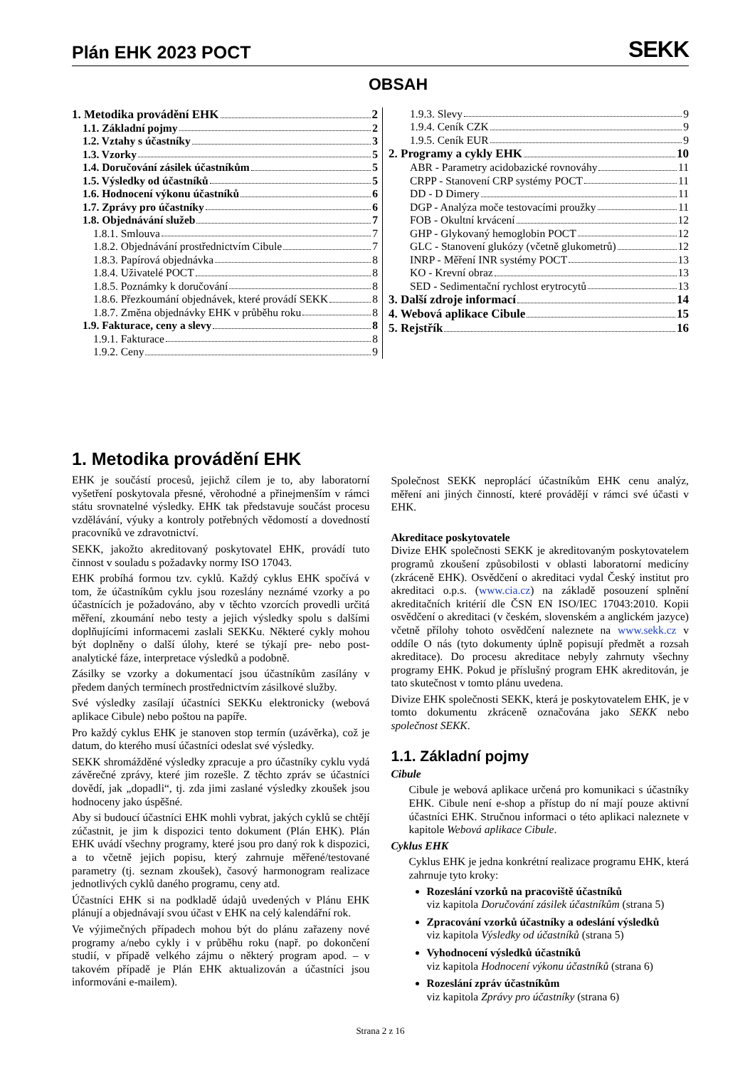Plán EHK 2023 POCT
SEKK
OBSAH
1. Metodika provádění EHK 2
1.1. Základní pojmy 2
1.2. Vztahy s účastníky 3
1.3. Vzorky 5
1.4. Doručování zásilek účastníkům 5
1.5. Výsledky od účastníků 5
1.6. Hodnocení výkonu účastníků 6
1.7. Zprávy pro účastníky 6
1.8. Objednávání služeb 7
1.8.1. Smlouva 7
1.8.2. Objednávání prostřednictvím Cibule 7
1.8.3. Papírová objednávka 8
1.8.4. Uživatelé POCT 8
1.8.5. Poznámky k doručování 8
1.8.6. Přezkoumání objednávek, které provádí SEKK 8
1.8.7. Změna objednávky EHK v průběhu roku 8
1.9. Fakturace, ceny a slevy 8
1.9.1. Fakturace 8
1.9.2. Ceny 9
1.9.3. Slevy 9
1.9.4. Ceník CZK 9
1.9.5. Ceník EUR 9
2. Programy a cykly EHK 10
ABR - Parametry acidobazické rovnováhy 11
CRPP - Stanovení CRP systémy POCT 11
DD - D Dimery 11
DGP - Analýza moče testovacími proužky 11
FOB - Okultní krvácení 12
GHP - Glykovaný hemoglobin POCT 12
GLC - Stanovení glukózy (včetně glukometrů) 12
INRP - Měření INR systémy POCT 13
KO - Krevní obraz 13
SED - Sedimentační rychlost erytrocytů 13
3. Další zdroje informací 14
4. Webová aplikace Cibule 15
5. Rejstřík 16
1. Metodika provádění EHK
EHK je součástí procesů, jejichž cílem je to, aby laboratorní vyšetření poskytovala přesné, věrohodné a přinejmenším v rámci státu srovnatelné výsledky. EHK tak představuje součást procesu vzdělávání, výuky a kontroly potřebných vědomostí a dovedností pracovníků ve zdravotnictví.
SEKK, jakožto akreditovaný poskytovatel EHK, provádí tuto činnost v souladu s požadavky normy ISO 17043.
EHK probíhá formou tzv. cyklů. Každý cyklus EHK spočívá v tom, že účastníkům cyklu jsou rozeslány neznámé vzorky a po účastnících je požadováno, aby v těchto vzorcích provedli určitá měření, zkoumání nebo testy a jejich výsledky spolu s dalšími doplňujícími informacemi zaslali SEKKu. Některé cykly mohou být doplněny o další úlohy, které se týkají pre- nebo post-analytické fáze, interpretace výsledků a podobně.
Zásilky se vzorky a dokumentací jsou účastníkům zasílány v předem daných termínech prostřednictvím zásilkové služby.
Své výsledky zasílají účastníci SEKKu elektronicky (webová aplikace Cibule) nebo poštou na papíře.
Pro každý cyklus EHK je stanoven stop termín (uzávěrka), což je datum, do kterého musí účastníci odeslat své výsledky.
SEKK shromážděné výsledky zpracuje a pro účastníky cyklu vydá závěrečné zprávy, které jim rozešle. Z těchto zpráv se účastníci dovědí, jak „dopadli“, tj. zda jimi zaslané výsledky zkoušek jsou hodnoceny jako úspěšné.
Aby si budoucí účastníci EHK mohli vybrat, jakých cyklů se chtějí zúčastnit, je jim k dispozici tento dokument (Plán EHK). Plán EHK uvádí všechny programy, které jsou pro daný rok k dispozici, a to včetně jejich popisu, který zahrnuje měřené/testované parametry (tj. seznam zkoušek), časový harmonogram realizace jednotlivých cyklů daného programu, ceny atd.
Účastníci EHK si na podkladě údajů uvedených v Plánu EHK plánují a objednávají svou účast v EHK na celý kalendářní rok.
Ve výjimečných případech mohou být do plánu zařazeny nové programy a/nebo cykly i v průběhu roku (např. po dokončení studií, v případě velkého zájmu o některý program apod. – v takovém případě je Plán EHK aktualizován a účastníci jsou informováni e-mailem).
Společnost SEKK neproplácí účastníkům EHK cenu analýz, měření ani jiných činností, které provádějí v rámci své účasti v EHK.
Akreditace poskytovatele
Divize EHK společnosti SEKK je akreditovaným poskytovatelem programů zkoušení způsobilosti v oblasti laboratorní medicíny (zkráceně EHK). Osvědčení o akreditaci vydal Český institut pro akreditaci o.p.s. (www.cia.cz) na základě posouzení splnění akreditačních kritérií dle ČSN EN ISO/IEC 17043:2010. Kopii osvědčení o akreditaci (v českém, slovenském a anglickém jazyce) včetně přílohy tohoto osvědčení naleznete na www.sekk.cz v oddíle O nás (tyto dokumenty úplně popisují předmět a rozsah akreditace). Do procesu akreditace nebyly zahrnuty všechny programy EHK. Pokud je příslušný program EHK akreditován, je tato skutečnost v tomto plánu uvedena.
Divize EHK společnosti SEKK, která je poskytovatelem EHK, je v tomto dokumentu zkráceně označována jako SEKK nebo společnost SEKK.
1.1. Základní pojmy
Cibule
Cibule je webová aplikace určená pro komunikaci s účastníky EHK. Cibule není e-shop a přístup do ní mají pouze aktivní účastníci EHK. Stručnou informaci o této aplikaci naleznete v kapitole Webová aplikace Cibule.
Cyklus EHK
Cyklus EHK je jedna konkrétní realizace programu EHK, která zahrnuje tyto kroky:
Rozeslání vzorků na pracoviště účastníků
viz kapitola Doručování zásilek účastníkům (strana 5)
Zpracování vzorků účastníky a odeslání výsledků
viz kapitola Výsledky od účastníků (strana 5)
Vyhodnocení výsledků účastníků
viz kapitola Hodnocení výkonu účastníků (strana 6)
Rozeslání zpráv účastníkům
viz kapitola Zprávy pro účastníky (strana 6)
Strana 2 z 16